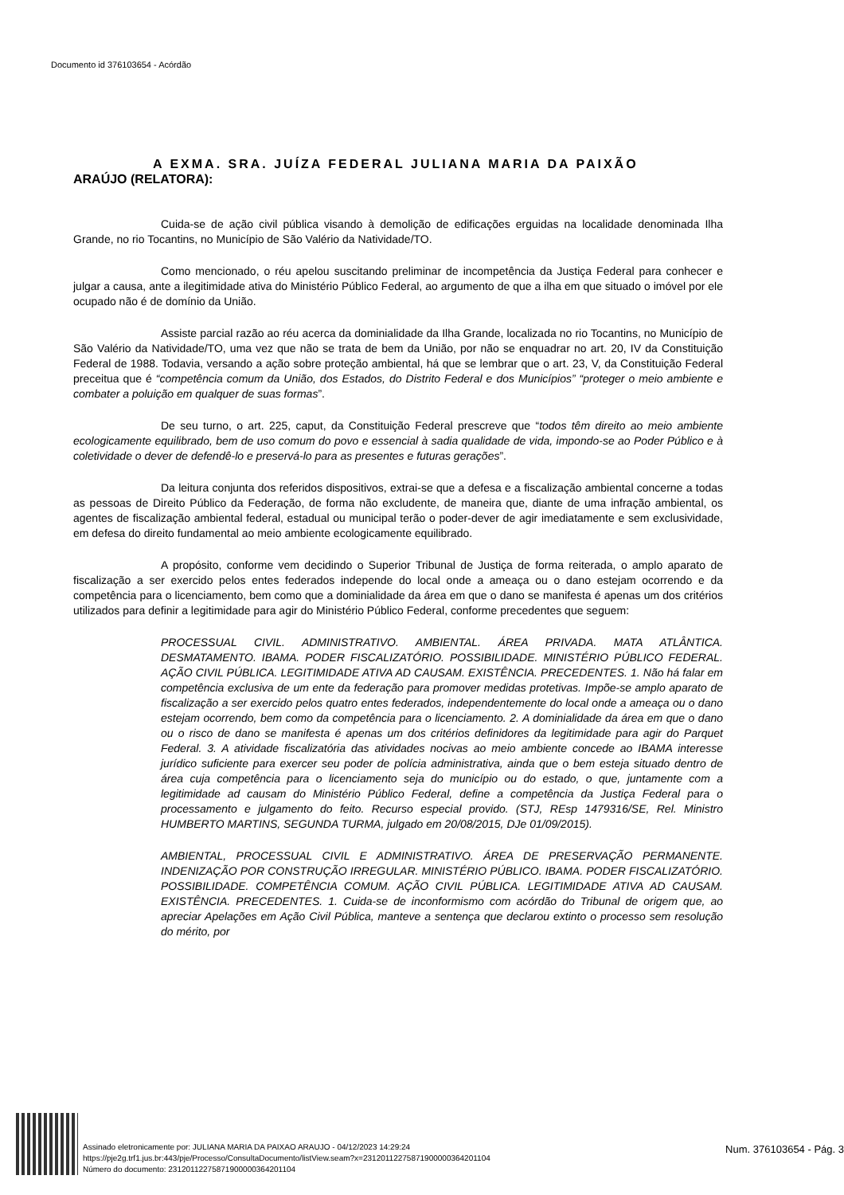Documento id 376103654 - Acórdão
A EXMA. SRA. JUÍZA FEDERAL JULIANA MARIA DA PAIXÃO
ARAÚJO (RELATORA):
Cuida-se de ação civil pública visando à demolição de edificações erguidas na localidade denominada Ilha Grande, no rio Tocantins, no Município de São Valério da Natividade/TO.
Como mencionado, o réu apelou suscitando preliminar de incompetência da Justiça Federal para conhecer e julgar a causa, ante a ilegitimidade ativa do Ministério Público Federal, ao argumento de que a ilha em que situado o imóvel por ele ocupado não é de domínio da União.
Assiste parcial razão ao réu acerca da dominialidade da Ilha Grande, localizada no rio Tocantins, no Município de São Valério da Natividade/TO, uma vez que não se trata de bem da União, por não se enquadrar no art. 20, IV da Constituição Federal de 1988. Todavia, versando a ação sobre proteção ambiental, há que se lembrar que o art. 23, V, da Constituição Federal preceitua que é “competência comum da União, dos Estados, do Distrito Federal e dos Municípios” “proteger o meio ambiente e combater a poluição em qualquer de suas formas”.
De seu turno, o art. 225, caput, da Constituição Federal prescreve que “todos têm direito ao meio ambiente ecologicamente equilibrado, bem de uso comum do povo e essencial à sadia qualidade de vida, impondo-se ao Poder Público e à coletividade o dever de defendê-lo e preservá-lo para as presentes e futuras gerações”.
Da leitura conjunta dos referidos dispositivos, extrai-se que a defesa e a fiscalização ambiental concerne a todas as pessoas de Direito Público da Federação, de forma não excludente, de maneira que, diante de uma infração ambiental, os agentes de fiscalização ambiental federal, estadual ou municipal terão o poder-dever de agir imediatamente e sem exclusividade, em defesa do direito fundamental ao meio ambiente ecologicamente equilibrado.
A propósito, conforme vem decidindo o Superior Tribunal de Justiça de forma reiterada, o amplo aparato de fiscalização a ser exercido pelos entes federados independe do local onde a ameaça ou o dano estejam ocorrendo e da competência para o licenciamento, bem como que a dominialidade da área em que o dano se manifesta é apenas um dos critérios utilizados para definir a legitimidade para agir do Ministério Público Federal, conforme precedentes que seguem:
PROCESSUAL CIVIL. ADMINISTRATIVO. AMBIENTAL. ÁREA PRIVADA. MATA ATLÂNTICA. DESMATAMENTO. IBAMA. PODER FISCALIZATÓRIO. POSSIBILIDADE. MINISTÉRIO PÚBLICO FEDERAL. AÇÃO CIVIL PÚBLICA. LEGITIMIDADE ATIVA AD CAUSAM. EXISTÊNCIA. PRECEDENTES. 1. Não há falar em competência exclusiva de um ente da federação para promover medidas protetivas. Impõe-se amplo aparato de fiscalização a ser exercido pelos quatro entes federados, independentemente do local onde a ameaça ou o dano estejam ocorrendo, bem como da competência para o licenciamento. 2. A dominialidade da área em que o dano ou o risco de dano se manifesta é apenas um dos critérios definidores da legitimidade para agir do Parquet Federal. 3. A atividade fiscalizatória das atividades nocivas ao meio ambiente concede ao IBAMA interesse jurídico suficiente para exercer seu poder de polícia administrativa, ainda que o bem esteja situado dentro de área cuja competência para o licenciamento seja do município ou do estado, o que, juntamente com a legitimidade ad causam do Ministério Público Federal, define a competência da Justiça Federal para o processamento e julgamento do feito. Recurso especial provido. (STJ, REsp 1479316/SE, Rel. Ministro HUMBERTO MARTINS, SEGUNDA TURMA, julgado em 20/08/2015, DJe 01/09/2015).
AMBIENTAL, PROCESSUAL CIVIL E ADMINISTRATIVO. ÁREA DE PRESERVAÇÃO PERMANENTE. INDENIZAÇÃO POR CONSTRUÇÃO IRREGULAR. MINISTÉRIO PÚBLICO. IBAMA. PODER FISCALIZATÓRIO. POSSIBILIDADE. COMPETÊNCIA COMUM. AÇÃO CIVIL PÚBLICA. LEGITIMIDADE ATIVA AD CAUSAM. EXISTÊNCIA. PRECEDENTES. 1. Cuida-se de inconformismo com acórdão do Tribunal de origem que, ao apreciar Apelações em Ação Civil Pública, manteve a sentença que declarou extinto o processo sem resolução do mérito, por
Assinado eletronicamente por: JULIANA MARIA DA PAIXAO ARAUJO - 04/12/2023 14:29:24
https://pje2g.trf1.jus.br:443/pje/Processo/ConsultaDocumento/listView.seam?x=23120112275871900000364201104
Número do documento: 23120112275871900000364201104
Num. 376103654 - Pág. 3